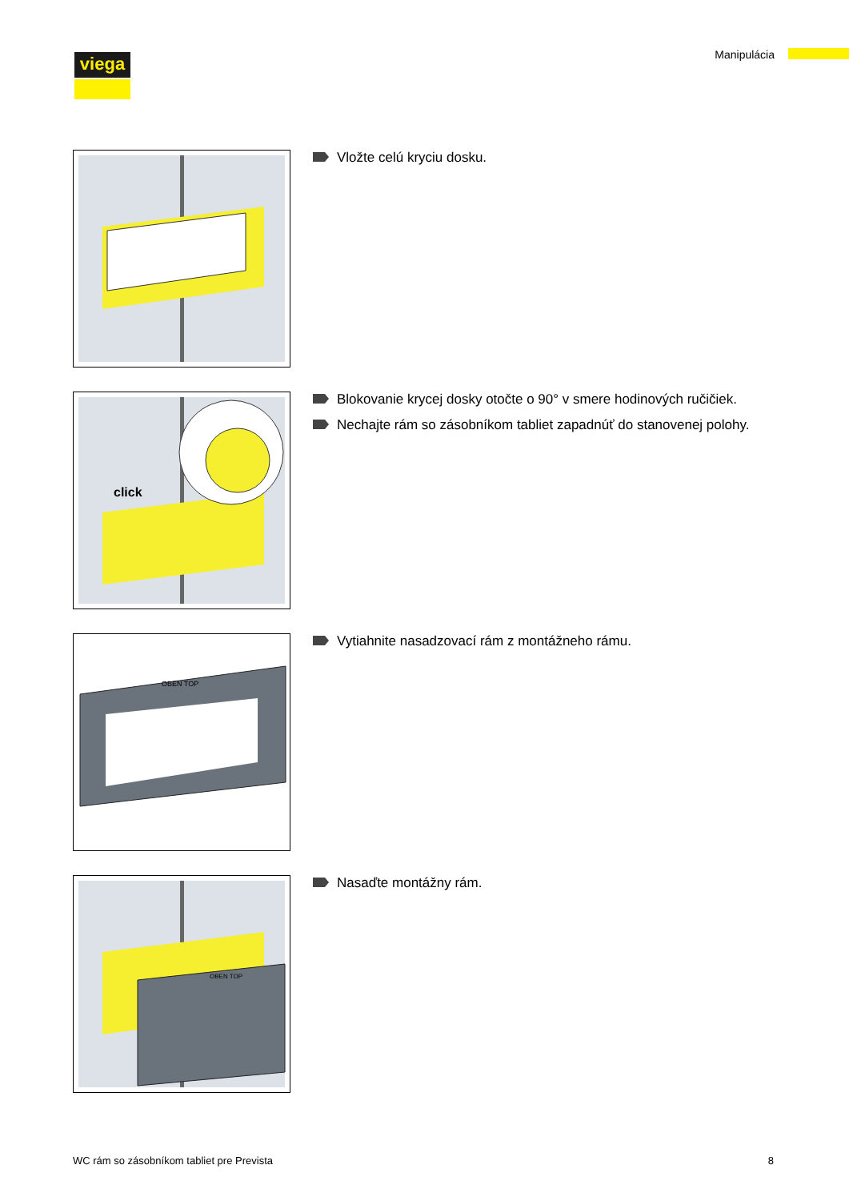viega Manipulácia
Vložte celú kryciu dosku.
click
Blokovanie krycej dosky otočte o 90° v smere hodinových ručičiek.
Nechajte rám so zásobníkom tabliet zapadnúť do stanovenej polohy.
OBEN TOP
Vytiahnite nasadzovací rám z montážneho rámu.
OBEN TOP
Nasaďte montážny rám.
WC rám so zásobníkom tabliet pre Prevista 8